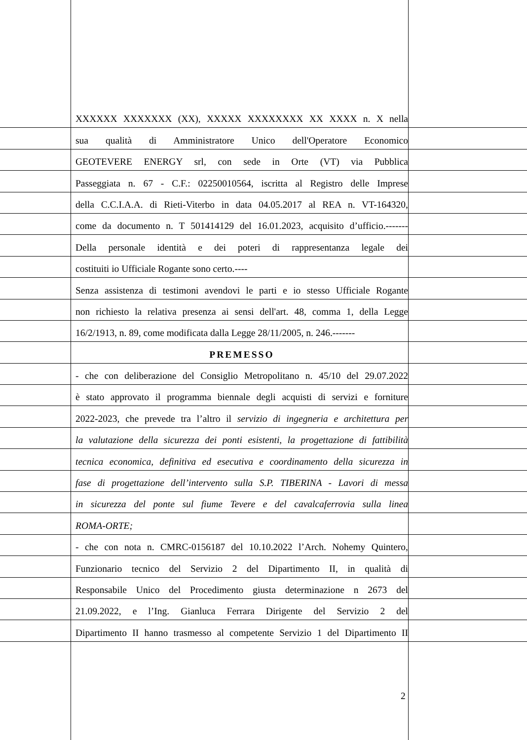XXXXXX XXXXXXX (XX), XXXXX XXXXXXXX XX XXXX n. X nella
sua qualità di Amministratore Unico dell'Operatore Economico
GEOTEVERE ENERGY srl, con sede in Orte (VT) via Pubblica
Passeggiata n. 67 - C.F.: 02250010564, iscritta al Registro delle Imprese
della C.C.I.A.A. di Rieti-Viterbo in data 04.05.2017 al REA n. VT-164320,
come da documento n. T 501414129 del 16.01.2023, acquisito d’ufficio.-------
Della personale identità e dei poteri di rappresentanza legale dei
costituiti io Ufficiale Rogante sono certo.----
Senza assistenza di testimoni avendovi le parti e io stesso Ufficiale Rogante
non richiesto la relativa presenza ai sensi dell'art. 48, comma 1, della Legge
16/2/1913, n. 89, come modificata dalla Legge 28/11/2005, n. 246.-------
PREMESSO
- che con deliberazione del Consiglio Metropolitano n. 45/10 del 29.07.2022
è stato approvato il programma biennale degli acquisti di servizi e forniture
2022-2023, che prevede tra l’altro il servizio di ingegneria e architettura per
la valutazione della sicurezza dei ponti esistenti, la progettazione di fattibilità
tecnica economica, definitiva ed esecutiva e coordinamento della sicurezza in
fase di progettazione dell’intervento sulla S.P. TIBERINA - Lavori di messa
in sicurezza del ponte sul fiume Tevere e del cavalcaferrovia sulla linea
ROMA-ORTE;
- che con nota n. CMRC-0156187 del 10.10.2022 l’Arch. Nohemy Quintero,
Funzionario tecnico del Servizio 2 del Dipartimento II, in qualità di
Responsabile Unico del Procedimento giusta determinazione n 2673 del
21.09.2022, e l’Ing. Gianluca Ferrara Dirigente del Servizio 2 del
Dipartimento II hanno trasmesso al competente Servizio 1 del Dipartimento II
2